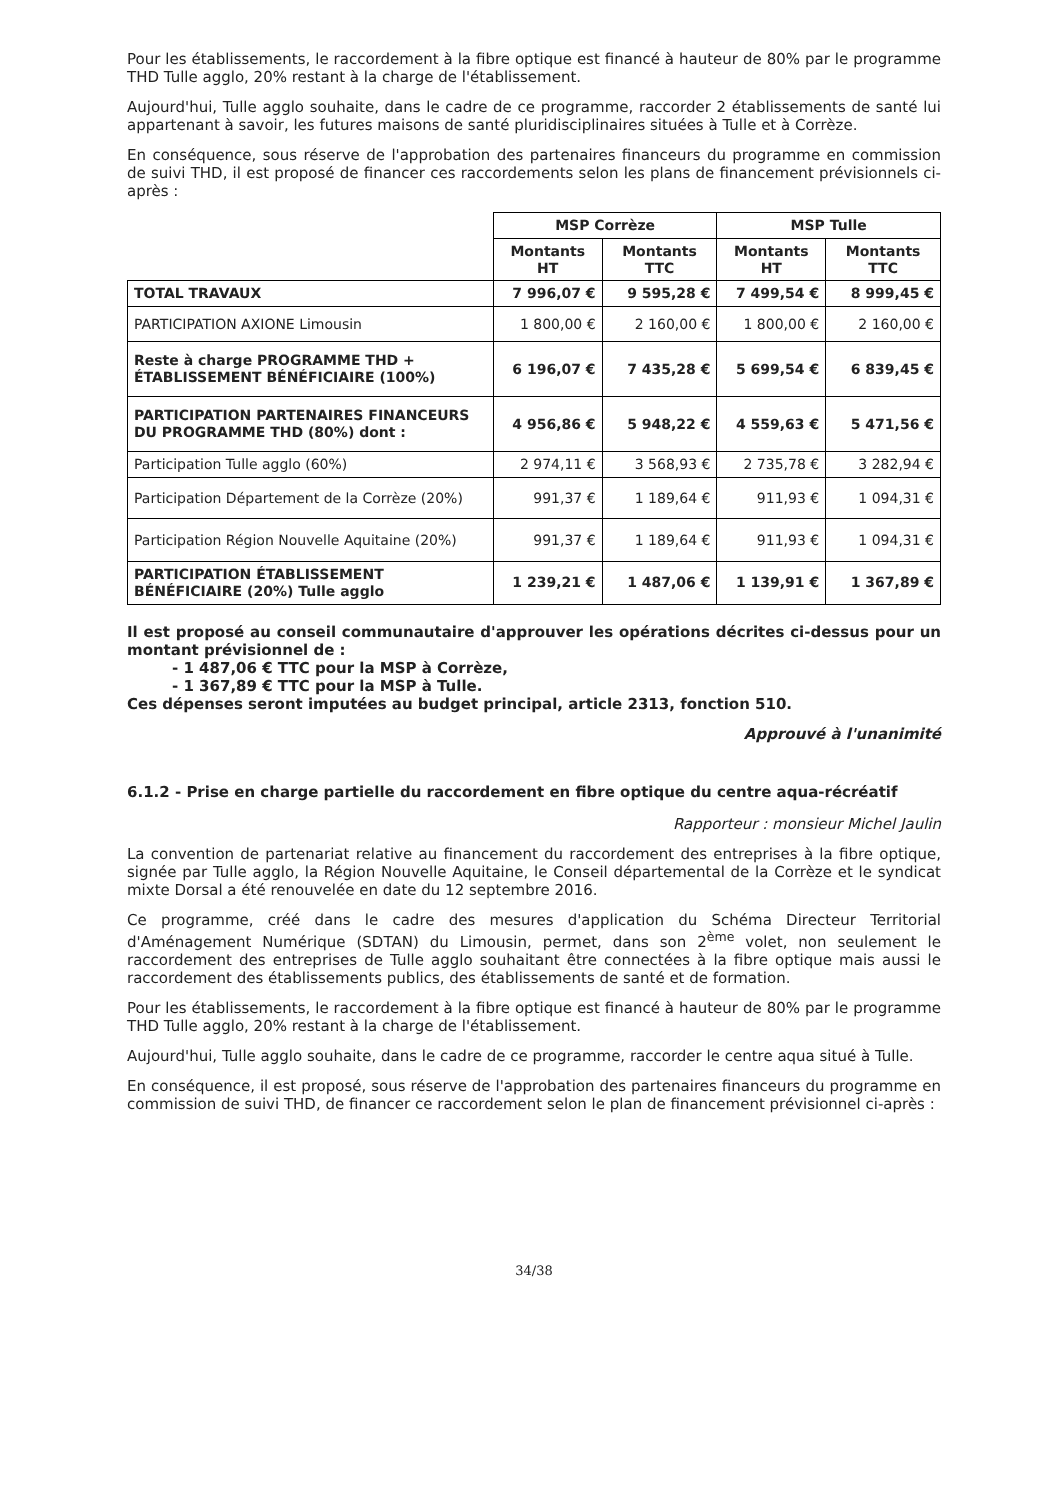Pour les établissements, le raccordement à la fibre optique est financé à hauteur de 80% par le programme THD Tulle agglo, 20% restant à la charge de l'établissement.
Aujourd'hui, Tulle agglo souhaite, dans le cadre de ce programme, raccorder 2 établissements de santé lui appartenant à savoir, les futures maisons de santé pluridisciplinaires situées à Tulle et à Corrèze.
En conséquence, sous réserve de l'approbation des partenaires financeurs du programme en commission de suivi THD, il est proposé de financer ces raccordements selon les plans de financement prévisionnels ci-après :
| | MSP Corrèze | | MSP Tulle | |
| | Montants HT | Montants TTC | Montants HT | Montants TTC |
| TOTAL TRAVAUX | 7 996,07 € | 9 595,28 € | 7 499,54 € | 8 999,45 € |
| PARTICIPATION AXIONE Limousin | 1 800,00 € | 2 160,00 € | 1 800,00 € | 2 160,00 € |
| Reste à charge PROGRAMME THD + ÉTABLISSEMENT BÉNÉFICIAIRE (100%) | 6 196,07 € | 7 435,28 € | 5 699,54 € | 6 839,45 € |
| PARTICIPATION PARTENAIRES FINANCEURS DU PROGRAMME THD (80%) dont : | 4 956,86 € | 5 948,22 € | 4 559,63 € | 5 471,56 € |
| Participation Tulle agglo (60%) | 2 974,11 € | 3 568,93 € | 2 735,78 € | 3 282,94 € |
| Participation Département de la Corrèze (20%) | 991,37 € | 1 189,64 € | 911,93 € | 1 094,31 € |
| Participation Région Nouvelle Aquitaine (20%) | 991,37 € | 1 189,64 € | 911,93 € | 1 094,31 € |
| PARTICIPATION ÉTABLISSEMENT BÉNÉFICIAIRE (20%) Tulle agglo | 1 239,21 € | 1 487,06 € | 1 139,91 € | 1 367,89 € |
Il est proposé au conseil communautaire d'approuver les opérations décrites ci-dessus pour un montant prévisionnel de :
- 1 487,06 € TTC pour la MSP à Corrèze,
- 1 367,89 € TTC pour la MSP à Tulle.
Ces dépenses seront imputées au budget principal, article 2313, fonction 510.
Approuvé à l'unanimité
6.1.2 - Prise en charge partielle du raccordement en fibre optique du centre aqua-récréatif
Rapporteur : monsieur Michel Jaulin
La convention de partenariat relative au financement du raccordement des entreprises à la fibre optique, signée par Tulle agglo, la Région Nouvelle Aquitaine, le Conseil départemental de la Corrèze et le syndicat mixte Dorsal a été renouvelée en date du 12 septembre 2016.
Ce programme, créé dans le cadre des mesures d'application du Schéma Directeur Territorial d'Aménagement Numérique (SDTAN) du Limousin, permet, dans son 2<sup>ème</sup> volet, non seulement le raccordement des entreprises de Tulle agglo souhaitant être connectées à la fibre optique mais aussi le raccordement des établissements publics, des établissements de santé et de formation.
Pour les établissements, le raccordement à la fibre optique est financé à hauteur de 80% par le programme THD Tulle agglo, 20% restant à la charge de l'établissement.
Aujourd'hui, Tulle agglo souhaite, dans le cadre de ce programme, raccorder le centre aqua situé à Tulle.
En conséquence, il est proposé, sous réserve de l'approbation des partenaires financeurs du programme en commission de suivi THD, de financer ce raccordement selon le plan de financement prévisionnel ci-après :
34/38